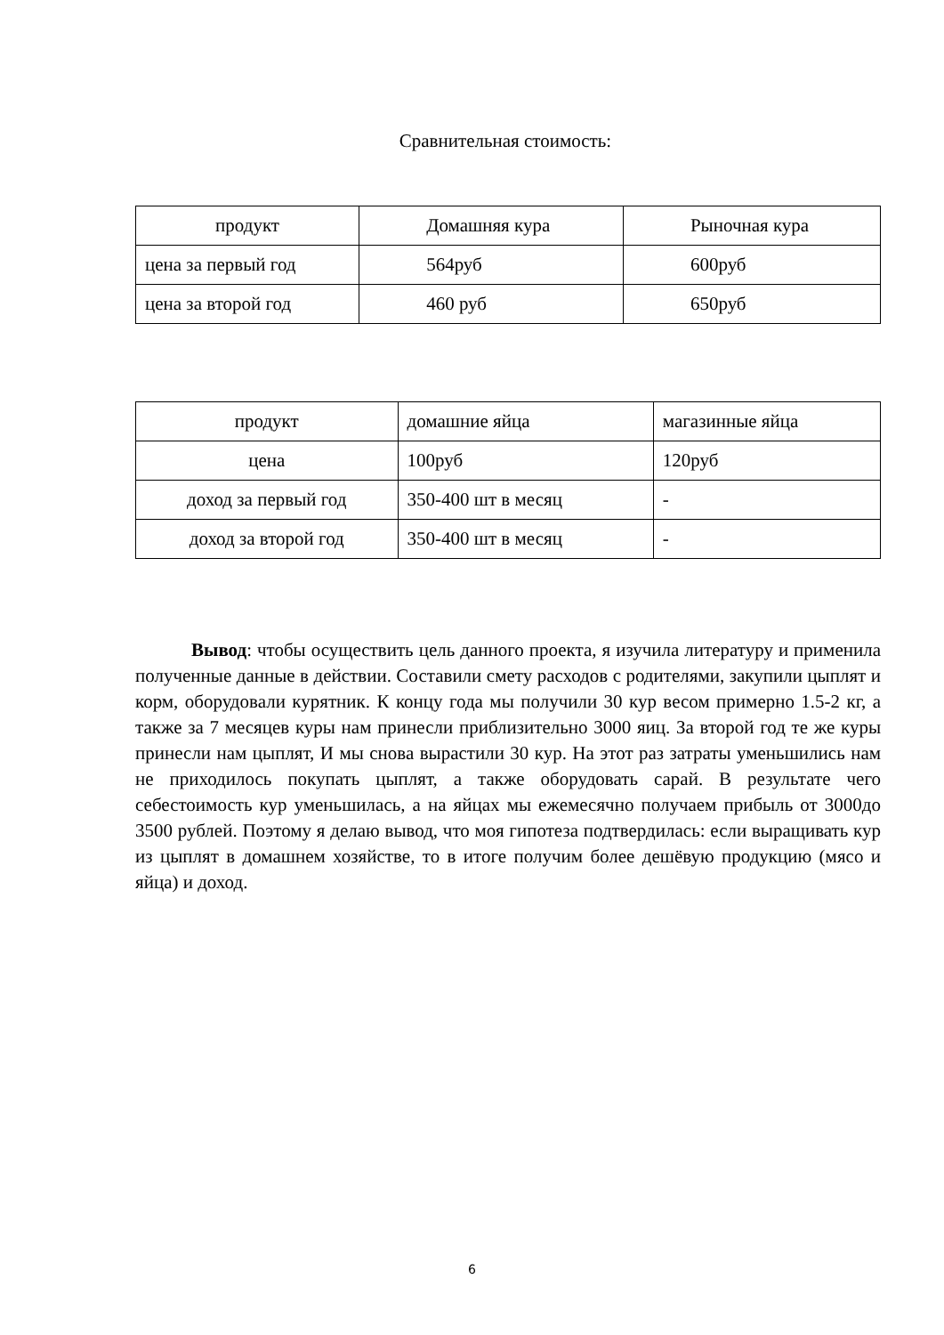Сравнительная стоимость:
| продукт | Домашняя кура | Рыночная кура |
| --- | --- | --- |
| цена за первый год | 564руб | 600руб |
| цена за второй год | 460 руб | 650руб |
| продукт | домашние яйца | магазинные яйца |
| --- | --- | --- |
| цена | 100руб | 120руб |
| доход за первый год | 350-400 шт в месяц | - |
| доход за второй год | 350-400 шт в месяц | - |
Вывод: чтобы осуществить цель данного проекта, я изучила литературу и применила полученные данные в действии. Составили смету расходов с родителями, закупили цыплят и корм, оборудовали курятник. К концу года мы получили 30 кур весом примерно 1.5-2 кг, а также за 7 месяцев куры нам принесли приблизительно 3000 яиц. За второй год те же куры принесли нам цыплят, И мы снова вырастили 30 кур. На этот раз затраты уменьшились нам не приходилось покупать цыплят, а также оборудовать сарай. В результате чего себестоимость кур уменьшилась, а на яйцах мы ежемесячно получаем прибыль от 3000до 3500 рублей. Поэтому я делаю вывод, что моя гипотеза подтвердилась: если выращивать кур из цыплят в домашнем хозяйстве, то в итоге получим более дешёвую продукцию (мясо и яйца) и доход.
6